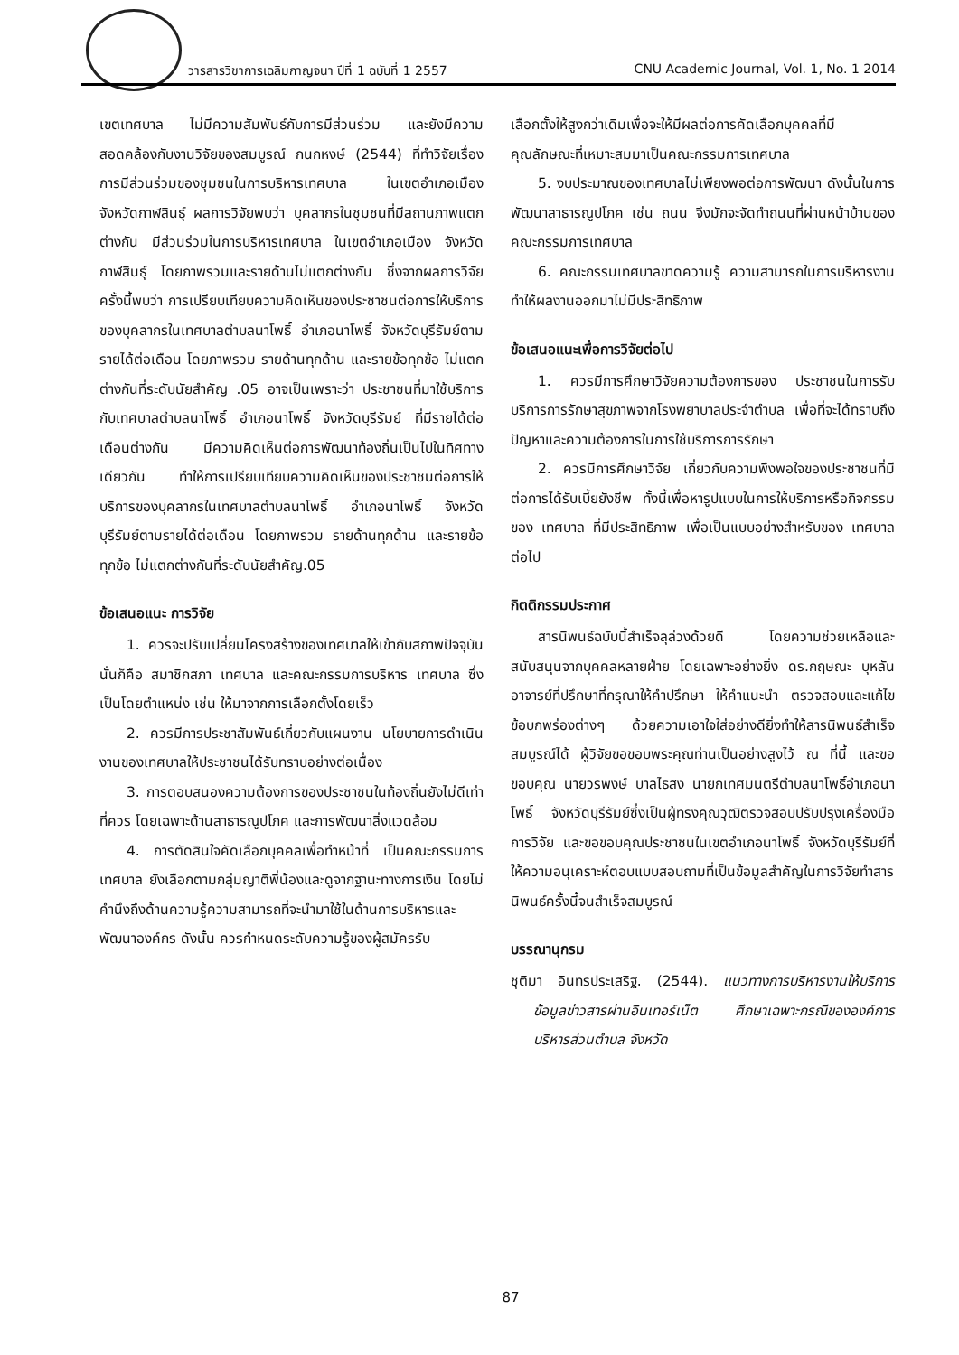วารสารวิชาการเฉลิมกาญจนา ปีที่ 1 ฉบับที่ 1 2557 CNU Academic Journal, Vol. 1, No. 1 2014
เขตเทศบาล ไม่มีความสัมพันธ์กับการมีส่วนร่วม และยังมีความสอดคล้องกับงานวิจัยของสมบูรณ์ กนกหงษ์ (2544) ที่ทำวิจัยเรื่องการมีส่วนร่วมของชุมชนในการบริหารเทศบาล ในเขตอำเภอเมือง จังหวัดกาฬสินธุ์ ผลการวิจัยพบว่า บุคลากรในชุมชนที่มีสถานภาพแตกต่างกัน มีส่วนร่วมในการบริหารเทศบาล ในเขตอำเภอเมือง จังหวัดกาฬสินธุ์ โดยภาพรวมและรายด้านไม่แตกต่างกัน ซึ่งจากผลการวิจัยครั้งนี้พบว่า การเปรียบเทียบความคิดเห็นของประชาชนต่อการให้บริการของบุคลากรในเทศบาลตำบลนาโพธิ์ อำเภอนาโพธิ์ จังหวัดบุรีรัมย์ตามรายได้ต่อเดือน โดยภาพรวม รายด้านทุกด้าน และรายข้อทุกข้อ ไม่แตกต่างกันที่ระดับนัยสำคัญ .05 อาจเป็นเพราะว่า ประชาชนที่มาใช้บริการกับเทศบาลตำบลนาโพธิ์ อำเภอนาโพธิ์ จังหวัดบุรีรัมย์ ที่มีรายได้ต่อเดือนต่างกัน มีความคิดเห็นต่อการพัฒนาท้องถิ่นเป็นไปในทิศทางเดียวกัน ทำให้การเปรียบเทียบความคิดเห็นของประชาชนต่อการให้บริการของบุคลากรในเทศบาลตำบลนาโพธิ์ อำเภอนาโพธิ์ จังหวัดบุรีรัมย์ตามรายได้ต่อเดือน โดยภาพรวม รายด้านทุกด้าน และรายข้อทุกข้อ ไม่แตกต่างกันที่ระดับนัยสำคัญ.05
ข้อเสนอแนะ การวิจัย
1. ควรจะปรับเปลี่ยนโครงสร้างของเทศบาลให้เข้ากับสภาพปัจจุบันนั่นก็คือ สมาชิกสภา เทศบาล และคณะกรรมการบริหาร เทศบาล ซึ่งเป็นโดยตำแหน่ง เช่น ให้มาจากการเลือกตั้งโดยเร็ว
2. ควรมีการประชาสัมพันธ์เกี่ยวกับแผนงาน นโยบายการดำเนินงานของเทศบาลให้ประชาชนได้รับทราบอย่างต่อเนื่อง
3. การตอบสนองความต้องการของประชาชนในท้องถิ่นยังไม่ดีเท่าที่ควร โดยเฉพาะด้านสาธารณูปโภค และการพัฒนาสิ่งแวดล้อม
4. การตัดสินใจคัดเลือกบุคคลเพื่อทำหน้าที่ เป็นคณะกรรมการเทศบาล ยังเลือกตามกลุ่มญาติพี่น้องและดูจากฐานะทางการเงิน โดยไม่คำนึงถึงด้านความรู้ความสามารถที่จะนำมาใช้ในด้านการบริหารและพัฒนาองค์กร ดังนั้น ควรกำหนดระดับความรู้ของผู้สมัครรับ
เลือกตั้งให้สูงกว่าเดิมเพื่อจะให้มีผลต่อการคัดเลือกบุคคลที่มีคุณลักษณะที่เหมาะสมมาเป็นคณะกรรมการเทศบาล
5. งบประมาณของเทศบาลไม่เพียงพอต่อการพัฒนา ดังนั้นในการพัฒนาสาธารณูปโภค เช่น ถนน จึงมักจะจัดทำถนนที่ผ่านหน้าบ้านของคณะกรรมการเทศบาล
6. คณะกรรมเทศบาลขาดความรู้ ความสามารถในการบริหารงาน ทำให้ผลงานออกมาไม่มีประสิทธิภาพ
ข้อเสนอแนะเพื่อการวิจัยต่อไป
1. ควรมีการศึกษาวิจัยความต้องการของ ประชาชนในการรับบริการการรักษาสุขภาพจากโรงพยาบาลประจำตำบล เพื่อที่จะได้ทราบถึงปัญหาและความต้องการในการใช้บริการการรักษา
2. ควรมีการศึกษาวิจัย เกี่ยวกับความพึงพอใจของประชาชนที่มีต่อการได้รับเบี้ยยังชีพ ทั้งนี้เพื่อหารูปแบบในการให้บริการหรือกิจกรรมของ เทศบาล ที่มีประสิทธิภาพ เพื่อเป็นแบบอย่างสำหรับของ เทศบาล ต่อไป
กิตติกรรมประกาศ
สารนิพนธ์ฉบับนี้สำเร็จลุล่วงด้วยดี โดยความช่วยเหลือและสนับสนุนจากบุคคลหลายฝ่าย โดยเฉพาะอย่างยิ่ง ดร.กฤษณะ บุหลัน อาจารย์ที่ปรึกษาที่กรุณาให้คำปรึกษา ให้คำแนะนำ ตรวจสอบและแก้ไข ข้อบกพร่องต่างๆ ด้วยความเอาใจใส่อย่างดียิ่งทำให้สารนิพนธ์สำเร็จสมบูรณ์ได้ ผู้วิจัยขอขอบพระคุณท่านเป็นอย่างสูงไว้ ณ ที่นี้ และขอขอบคุณ นายวรพงษ์ บาลไธสง นายกเทศมนตรีตำบลนาโพธิ์อำเภอนาโพธิ์ จังหวัดบุรีรัมย์ซึ่งเป็นผู้ทรงคุณวุฒิตรวจสอบปรับปรุงเครื่องมือการวิจัย และขอขอบคุณประชาชนในเขตอำเภอนาโพธิ์ จังหวัดบุรีรัมย์ที่ให้ความอนุเคราะห์ตอบแบบสอบถามที่เป็นข้อมูลสำคัญในการวิจัยทำสารนิพนธ์ครั้งนี้จนสำเร็จสมบูรณ์
บรรณานุกรม
ชุติมา อินทรประเสริฐ. (2544). แนวทางการบริหารงานให้บริการข้อมูลข่าวสารผ่านอินเทอร์เน็ต ศึกษาเฉพาะกรณีขององค์การบริหารส่วนตำบล จังหวัด
87